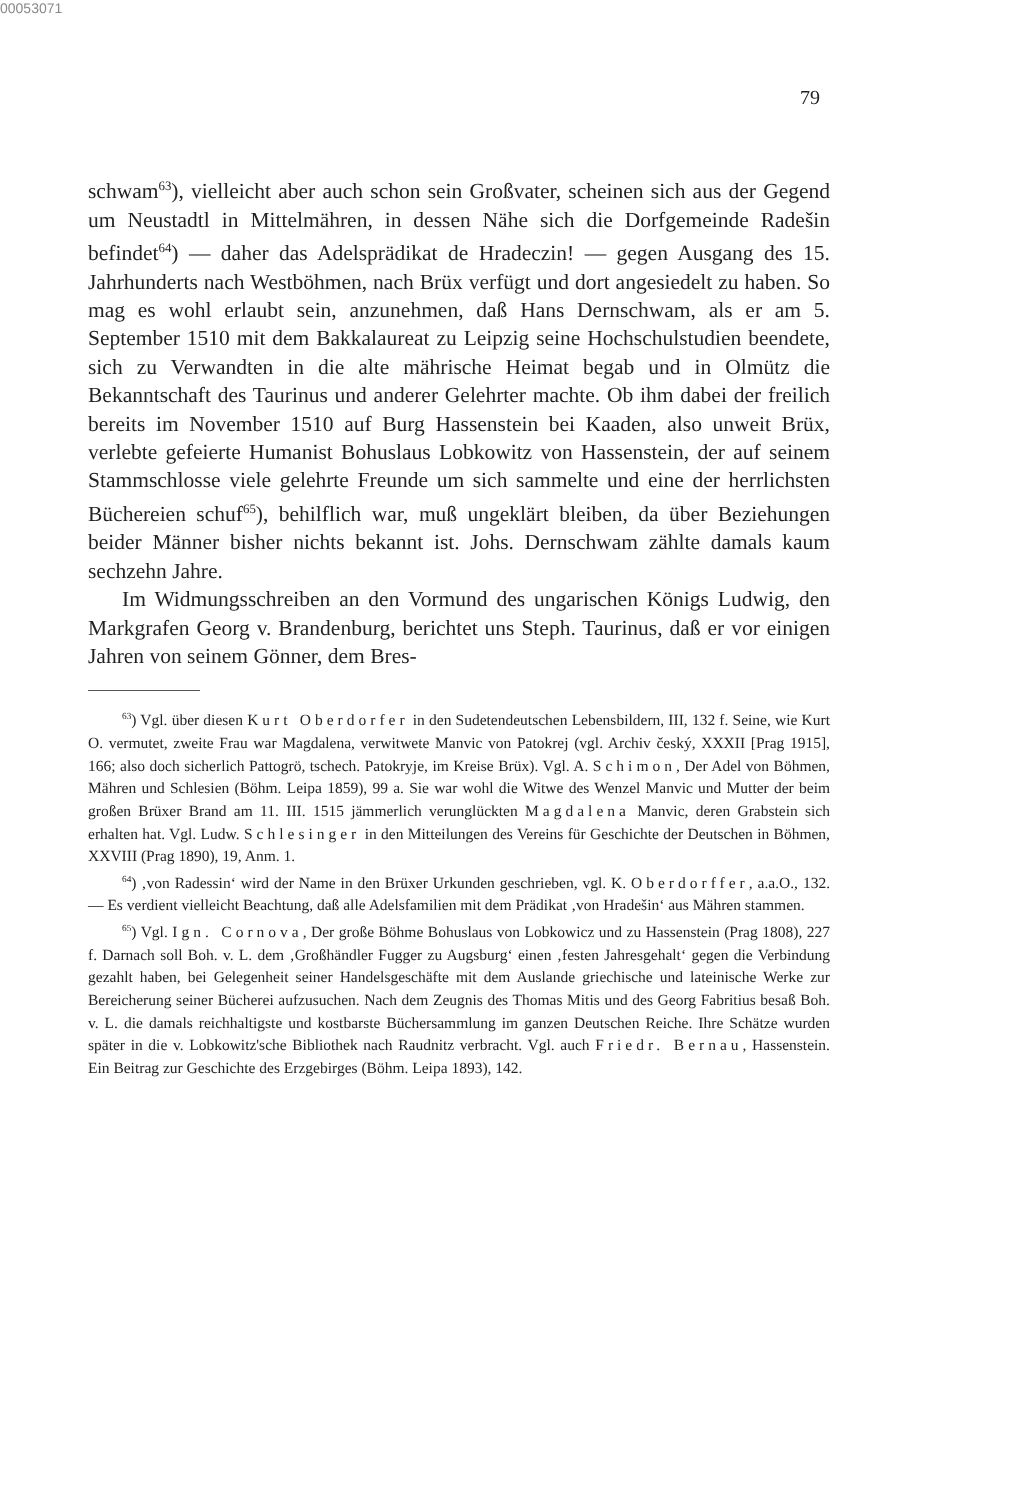00053071
79
schwam<sup>63</sup>), vielleicht aber auch schon sein Großvater, scheinen sich aus der Gegend um Neustadtl in Mittelmähren, in dessen Nähe sich die Dorfgemeinde Radešin befindet<sup>64</sup>) — daher das Adelsprädikat de Hradeczin! — gegen Ausgang des 15. Jahrhunderts nach Westböhmen, nach Brüx verfügt und dort angesiedelt zu haben. So mag es wohl erlaubt sein, anzunehmen, daß Hans Dernschwam, als er am 5. September 1510 mit dem Bakkalaureat zu Leipzig seine Hochschulstudien beendete, sich zu Verwandten in die alte mährische Heimat begab und in Olmütz die Bekanntschaft des Taurinus und anderer Gelehrter machte. Ob ihm dabei der freilich bereits im November 1510 auf Burg Hassenstein bei Kaaden, also unweit Brüx, verlebte gefeierte Humanist Bohuslaus Lobkowitz von Hassenstein, der auf seinem Stammschlosse viele gelehrte Freunde um sich sammelte und eine der herrlichsten Büchereien schuf<sup>65</sup>), behilflich war, muß ungeklärt bleiben, da über Beziehungen beider Männer bisher nichts bekannt ist. Johs. Dernschwam zählte damals kaum sechzehn Jahre.
Im Widmungsschreiben an den Vormund des ungarischen Königs Ludwig, den Markgrafen Georg v. Brandenburg, berichtet uns Steph. Taurinus, daß er vor einigen Jahren von seinem Gönner, dem Bres-
<sup>63</sup>) Vgl. über diesen Kurt Oberdorfer in den Sudetendeutschen Lebensbildern, III, 132 f. Seine, wie Kurt O. vermutet, zweite Frau war Magdalena, verwitwete Manvic von Patokrej (vgl. Archiv český, XXXII [Prag 1915], 166; also doch sicherlich Pattogrö, tschech. Patokryje, im Kreise Brüx). Vgl. A. Schimon, Der Adel von Böhmen, Mähren und Schlesien (Böhm. Leipa 1859), 99 a. Sie war wohl die Witwe des Wenzel Manvic und Mutter der beim großen Brüxer Brand am 11. III. 1515 jämmerlich verunglückten Magdalena Manvic, deren Grabstein sich erhalten hat. Vgl. Ludw. Schlesinger in den Mitteilungen des Vereins für Geschichte der Deutschen in Böhmen, XXVIII (Prag 1890), 19, Anm. 1.
<sup>64</sup>) ‚von Radessin‘ wird der Name in den Brüxer Urkunden geschrieben, vgl. K. Oberdorffer, a.a.O., 132. — Es verdient vielleicht Beachtung, daß alle Adelsfamilien mit dem Prädikat ‚von Hradešin‘ aus Mähren stammen.
<sup>65</sup>) Vgl. Ign. Cornova, Der große Böhme Bohuslaus von Lobkowicz und zu Hassenstein (Prag 1808), 227 f. Darnach soll Boh. v. L. dem ‚Großhändler Fugger zu Augsburg‘ einen ‚festen Jahresgehalt‘ gegen die Verbindung gezahlt haben, bei Gelegenheit seiner Handelsgeschäfte mit dem Auslande griechische und lateinische Werke zur Bereicherung seiner Bücherei aufzusuchen. Nach dem Zeugnis des Thomas Mitis und des Georg Fabritius besaß Boh. v. L. die damals reichhaltigste und kostbarste Büchersammlung im ganzen Deutschen Reiche. Ihre Schätze wurden später in die v. Lobkowitz'sche Bibliothek nach Raudnitz verbracht. Vgl. auch Friedr. Bernau, Hassenstein. Ein Beitrag zur Geschichte des Erzgebirges (Böhm. Leipa 1893), 142.